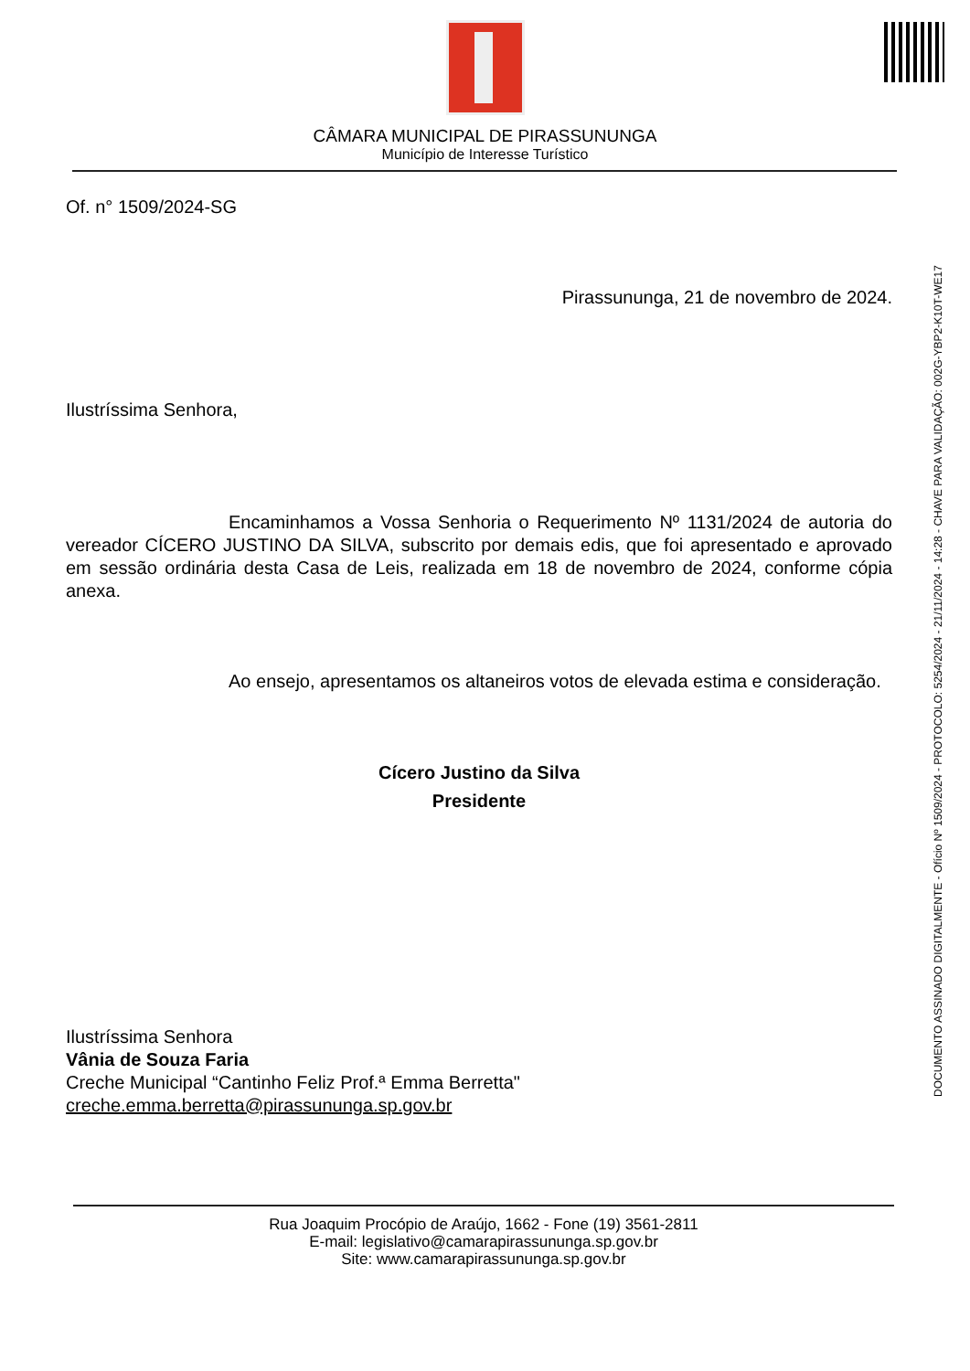CÂMARA MUNICIPAL DE PIRASSUNUNGA
Município de Interesse Turístico
DOCUMENTO ASSINADO DIGITALMENTE - Ofício Nº 1509/2024 - PROTOCOLO: 5254/2024 - 21/11/2024 - 14:28 - CHAVE PARA VALIDAÇÃO: 002G-YBP2-K10T-WE17
Of. n° 1509/2024-SG
Pirassununga, 21 de novembro de 2024.
Ilustríssima Senhora,
Encaminhamos a Vossa Senhoria o Requerimento Nº 1131/2024 de autoria do vereador CÍCERO JUSTINO DA SILVA, subscrito por demais edis, que foi apresentado e aprovado em sessão ordinária desta Casa de Leis, realizada em 18 de novembro de 2024, conforme cópia anexa.
Ao ensejo, apresentamos os altaneiros votos de elevada estima e consideração.
Cícero Justino da Silva
Presidente
Ilustríssima Senhora
Vânia de Souza Faria
Creche Municipal “Cantinho Feliz Prof.ª Emma Berretta"
creche.emma.berretta@pirassununga.sp.gov.br
Rua Joaquim Procópio de Araújo, 1662 - Fone (19) 3561-2811
E-mail: legislativo@camarapirassununga.sp.gov.br
Site: www.camarapirassununga.sp.gov.br